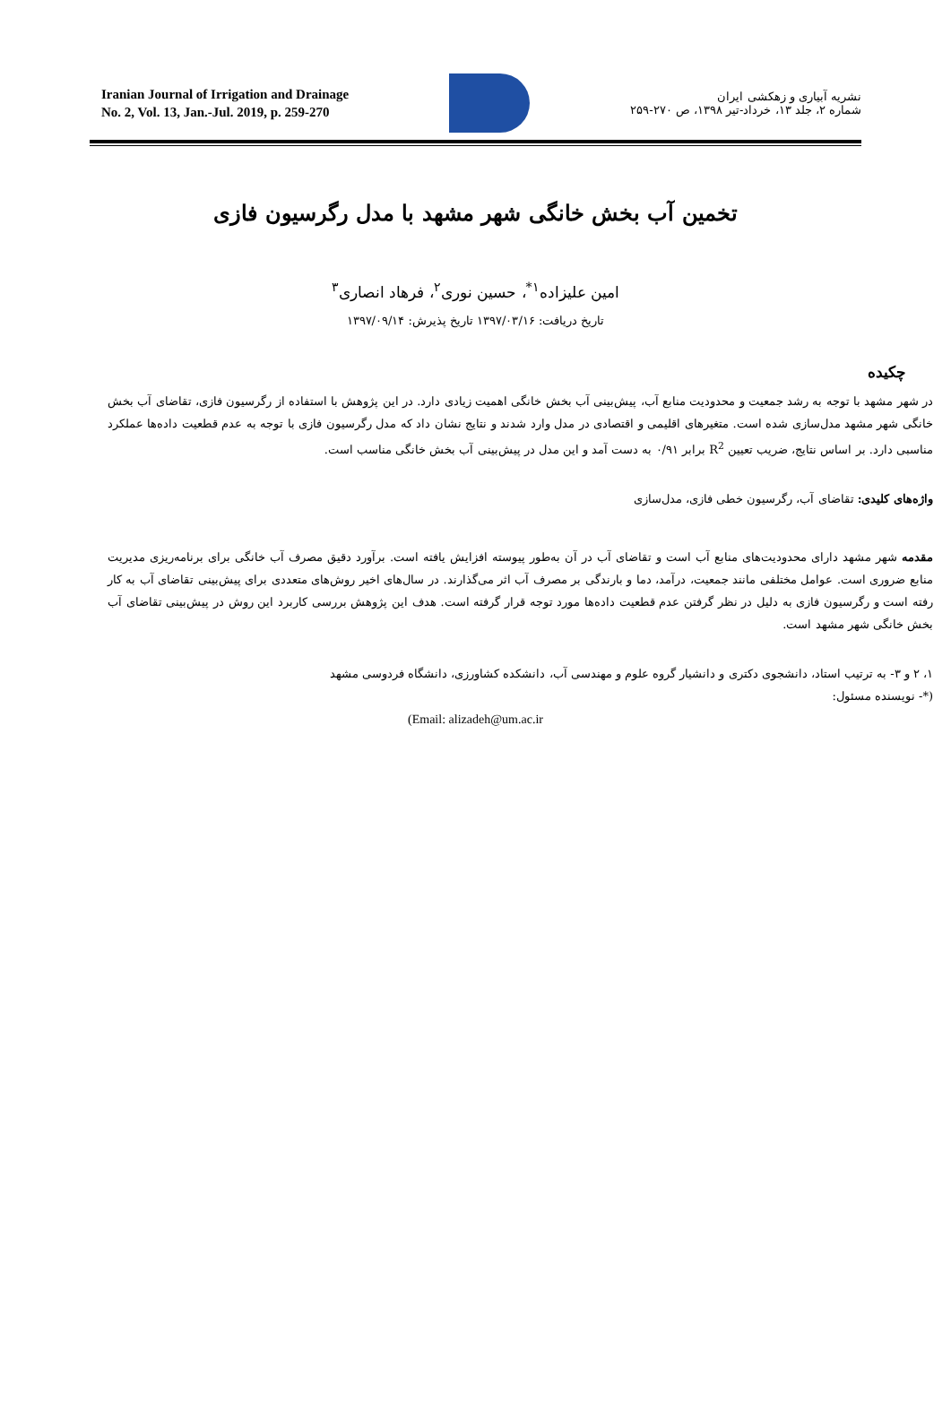Iranian Journal of Irrigation and Drainage
No. 2, Vol. 13, Jan.-Jul. 2019, p. 259-270
نشریه آبیاری و زهکشی ایران
شماره ۲، جلد ۱۳، خرداد-تیر ۱۳۹۸، ص ۲۷۰-۲۵۹
تخمین آب بخش خانگی شهر مشهد با مدل رگرسیون فازی
امین علیزاده<sup>۱*</sup>، حسین نوری<sup>۲</sup>، فرهاد انصاری<sup>۳</sup>
تاریخ دریافت: ۱۳۹۷/۰۳/۱۶ تاریخ پذیرش: ۱۳۹۷/۰۹/۱۴
چکیده
در شهر مشهد با توجه به رشد جمعیت و محدودیت منابع آب، پیش‌بینی آب بخش خانگی اهمیت زیادی دارد. در این پژوهش با استفاده از رگرسیون فازی، تقاضای آب بخش خانگی شهر مشهد مدل‌سازی شده است. متغیرهای اقلیمی و اقتصادی در مدل وارد شدند و نتایج نشان داد که مدل رگرسیون فازی با توجه به عدم قطعیت داده‌ها عملکرد مناسبی دارد. بر اساس نتایج، ضریب تعیین R<sup>2</sup> برابر ۰/۹۱ به دست آمد و این مدل در پیش‌بینی آب بخش خانگی مناسب است.
واژه‌های کلیدی: تقاضای آب، رگرسیون خطی فازی، مدل‌سازی
مقدمه شهر مشهد دارای محدودیت‌های منابع آب است و تقاضای آب در آن به‌طور پیوسته افزایش یافته است. برآورد دقیق مصرف آب خانگی برای برنامه‌ریزی مدیریت منابع ضروری است. عوامل مختلفی مانند جمعیت، درآمد، دما و بارندگی بر مصرف آب اثر می‌گذارند. در سال‌های اخیر روش‌های متعددی برای پیش‌بینی تقاضای آب به کار رفته است و رگرسیون فازی به دلیل در نظر گرفتن عدم قطعیت داده‌ها مورد توجه قرار گرفته است. هدف این پژوهش بررسی کاربرد این روش در پیش‌بینی تقاضای آب بخش خانگی شهر مشهد است.
۱، ۲ و ۳- به ترتیب استاد، دانشجوی دکتری و دانشیار گروه علوم و مهندسی آب، دانشکده کشاورزی، دانشگاه فردوسی مشهد
(*- نویسنده مسئول:
(Email: alizadeh@um.ac.ir